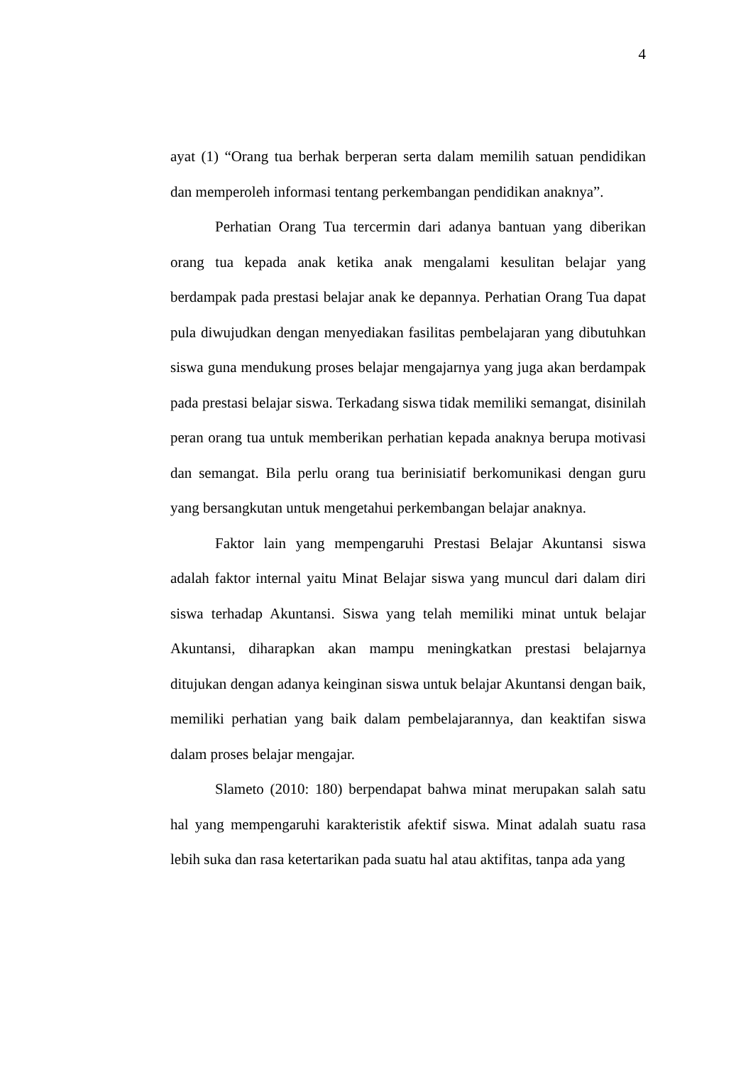4
ayat (1) “Orang tua berhak berperan serta dalam memilih satuan pendidikan dan memperoleh informasi tentang perkembangan pendidikan anaknya”.
Perhatian Orang Tua tercermin dari adanya bantuan yang diberikan orang tua kepada anak ketika anak mengalami kesulitan belajar yang berdampak pada prestasi belajar anak ke depannya. Perhatian Orang Tua dapat pula diwujudkan dengan menyediakan fasilitas pembelajaran yang dibutuhkan siswa guna mendukung proses belajar mengajarnya yang juga akan berdampak pada prestasi belajar siswa. Terkadang siswa tidak memiliki semangat, disinilah peran orang tua untuk memberikan perhatian kepada anaknya berupa motivasi dan semangat. Bila perlu orang tua berinisiatif berkomunikasi dengan guru yang bersangkutan untuk mengetahui perkembangan belajar anaknya.
Faktor lain yang mempengaruhi Prestasi Belajar Akuntansi siswa adalah faktor internal yaitu Minat Belajar siswa yang muncul dari dalam diri siswa terhadap Akuntansi. Siswa yang telah memiliki minat untuk belajar Akuntansi, diharapkan akan mampu meningkatkan prestasi belajarnya ditujukan dengan adanya keinginan siswa untuk belajar Akuntansi dengan baik, memiliki perhatian yang baik dalam pembelajarannya, dan keaktifan siswa dalam proses belajar mengajar.
Slameto (2010: 180) berpendapat bahwa minat merupakan salah satu hal yang mempengaruhi karakteristik afektif siswa. Minat adalah suatu rasa lebih suka dan rasa ketertarikan pada suatu hal atau aktifitas, tanpa ada yang